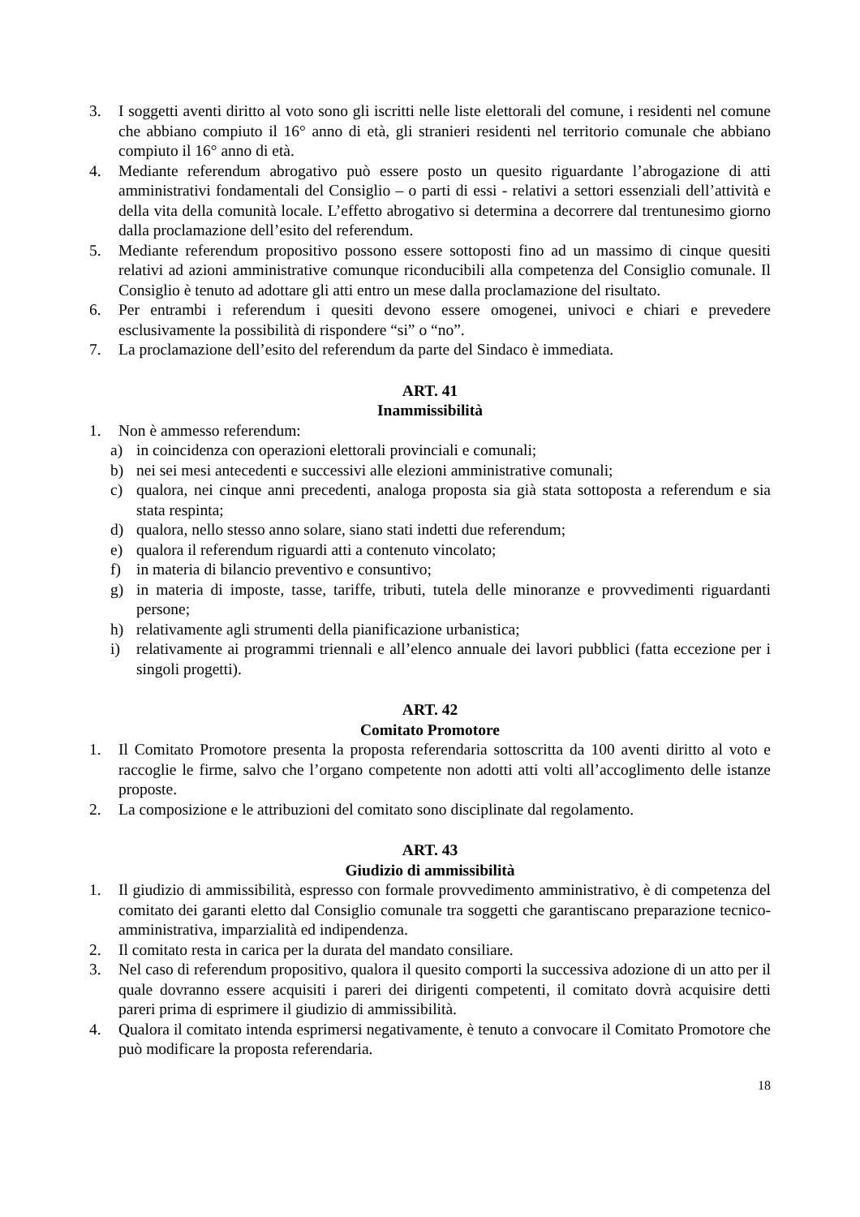3. I soggetti aventi diritto al voto sono gli iscritti nelle liste elettorali del comune, i residenti nel comune che abbiano compiuto il 16° anno di età, gli stranieri residenti nel territorio comunale che abbiano compiuto il 16° anno di età.
4. Mediante referendum abrogativo può essere posto un quesito riguardante l’abrogazione di atti amministrativi fondamentali del Consiglio – o parti di essi - relativi a settori essenziali dell’attività e della vita della comunità locale. L’effetto abrogativo si determina a decorrere dal trentunesimo giorno dalla proclamazione dell’esito del referendum.
5. Mediante referendum propositivo possono essere sottoposti fino ad un massimo di cinque quesiti relativi ad azioni amministrative comunque riconducibili alla competenza del Consiglio comunale. Il Consiglio è tenuto ad adottare gli atti entro un mese dalla proclamazione del risultato.
6. Per entrambi i referendum i quesiti devono essere omogenei, univoci e chiari e prevedere esclusivamente la possibilità di rispondere “si” o “no”.
7. La proclamazione dell’esito del referendum da parte del Sindaco è immediata.
ART. 41
Inammissibilità
1. Non è ammesso referendum:
a) in coincidenza con operazioni elettorali provinciali e comunali;
b) nei sei mesi antecedenti e successivi alle elezioni amministrative comunali;
c) qualora, nei cinque anni precedenti, analoga proposta sia già stata sottoposta a referendum e sia stata respinta;
d) qualora, nello stesso anno solare, siano stati indetti due referendum;
e) qualora il referendum riguardi atti a contenuto vincolato;
f) in materia di bilancio preventivo e consuntivo;
g) in materia di imposte, tasse, tariffe, tributi, tutela delle minoranze e provvedimenti riguardanti persone;
h) relativamente agli strumenti della pianificazione urbanistica;
i) relativamente ai programmi triennali e all’elenco annuale dei lavori pubblici (fatta eccezione per i singoli progetti).
ART. 42
Comitato Promotore
1. Il Comitato Promotore presenta la proposta referendaria sottoscritta da 100 aventi diritto al voto e raccoglie le firme, salvo che l’organo competente non adotti atti volti all’accoglimento delle istanze proposte.
2. La composizione e le attribuzioni del comitato sono disciplinate dal regolamento.
ART. 43
Giudizio di ammissibilità
1. Il giudizio di ammissibilità, espresso con formale provvedimento amministrativo, è di competenza del comitato dei garanti eletto dal Consiglio comunale tra soggetti che garantiscano preparazione tecnico-amministrativa, imparzialità ed indipendenza.
2. Il comitato resta in carica per la durata del mandato consiliare.
3. Nel caso di referendum propositivo, qualora il quesito comporti la successiva adozione di un atto per il quale dovranno essere acquisiti i pareri dei dirigenti competenti, il comitato dovrà acquisire detti pareri prima di esprimere il giudizio di ammissibilità.
4. Qualora il comitato intenda esprimersi negativamente, è tenuto a convocare il Comitato Promotore che può modificare la proposta referendaria.
18